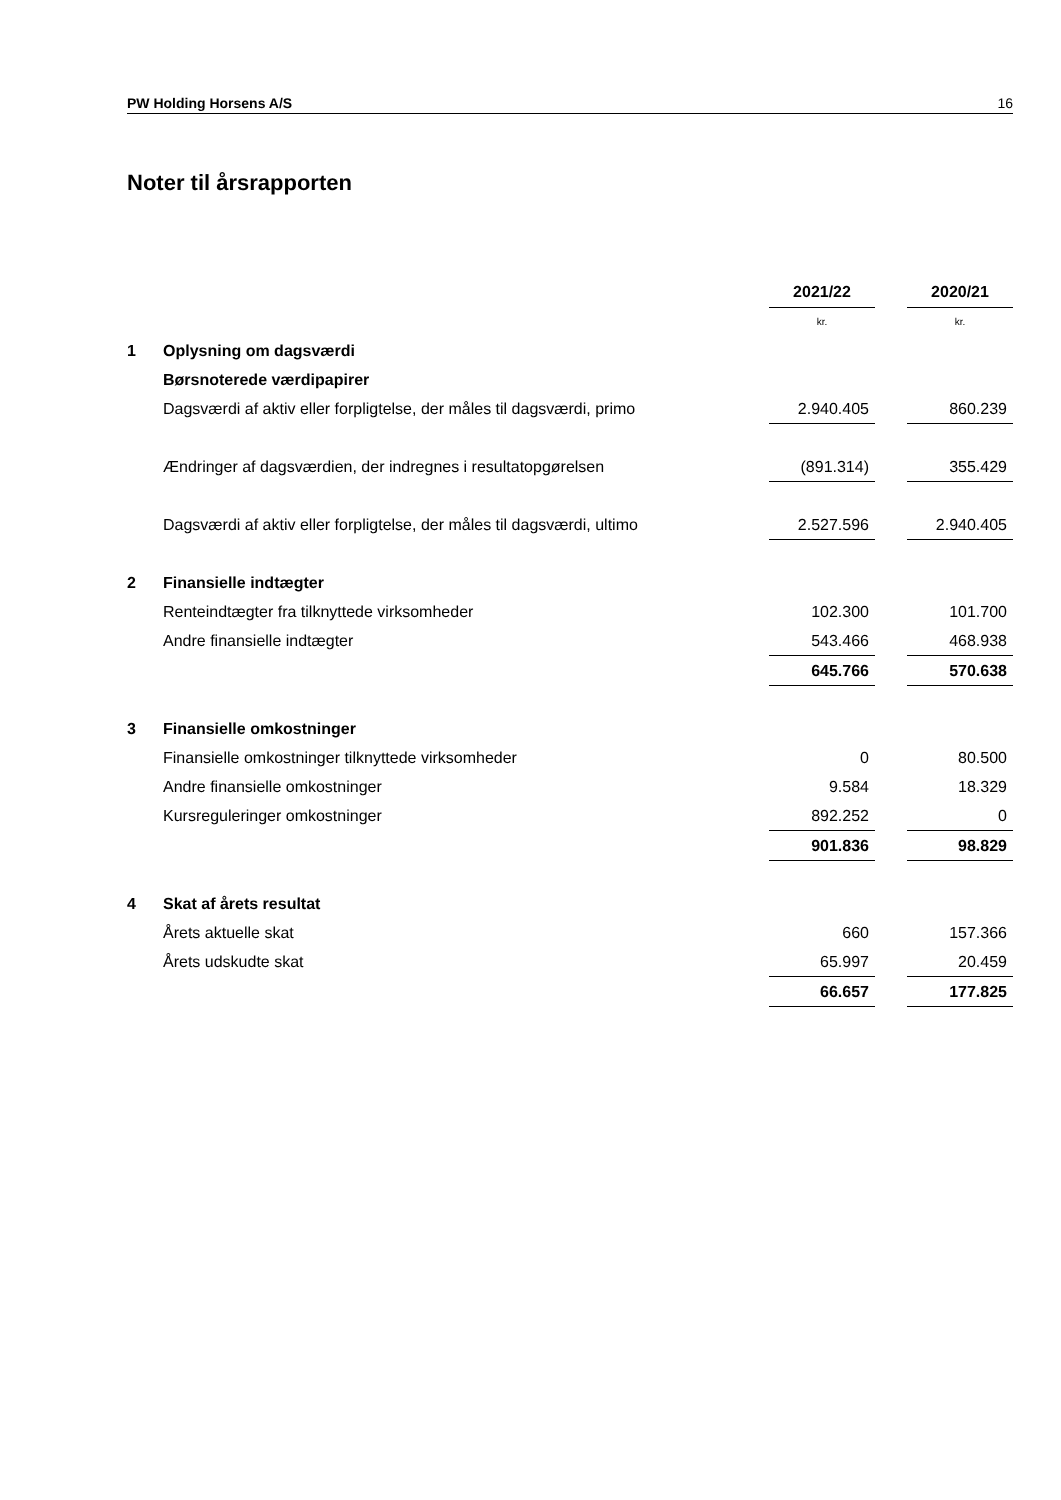PW Holding Horsens A/S 16
Noter til årsrapporten
| | | 2021/22 | | 2020/21 |
| | | kr. | | kr. |
| 1 | Oplysning om dagsværdi | | | |
| | Børsnoterede værdipapirer | | | |
| | Dagsværdi af aktiv eller forpligtelse, der måles til dagsværdi, primo | 2.940.405 | | 860.239 |
| | Ændringer af dagsværdien, der indregnes i resultatopgørelsen | (891.314) | | 355.429 |
| | Dagsværdi af aktiv eller forpligtelse, der måles til dagsværdi, ultimo | 2.527.596 | | 2.940.405 |
| 2 | Finansielle indtægter | | | |
| | Renteindtægter fra tilknyttede virksomheder | 102.300 | | 101.700 |
| | Andre finansielle indtægter | 543.466 | | 468.938 |
| | | 645.766 | | 570.638 |
| 3 | Finansielle omkostninger | | | |
| | Finansielle omkostninger tilknyttede virksomheder | 0 | | 80.500 |
| | Andre finansielle omkostninger | 9.584 | | 18.329 |
| | Kursreguleringer omkostninger | 892.252 | | 0 |
| | | 901.836 | | 98.829 |
| 4 | Skat af årets resultat | | | |
| | Årets aktuelle skat | 660 | | 157.366 |
| | Årets udskudte skat | 65.997 | | 20.459 |
| | | 66.657 | | 177.825 |